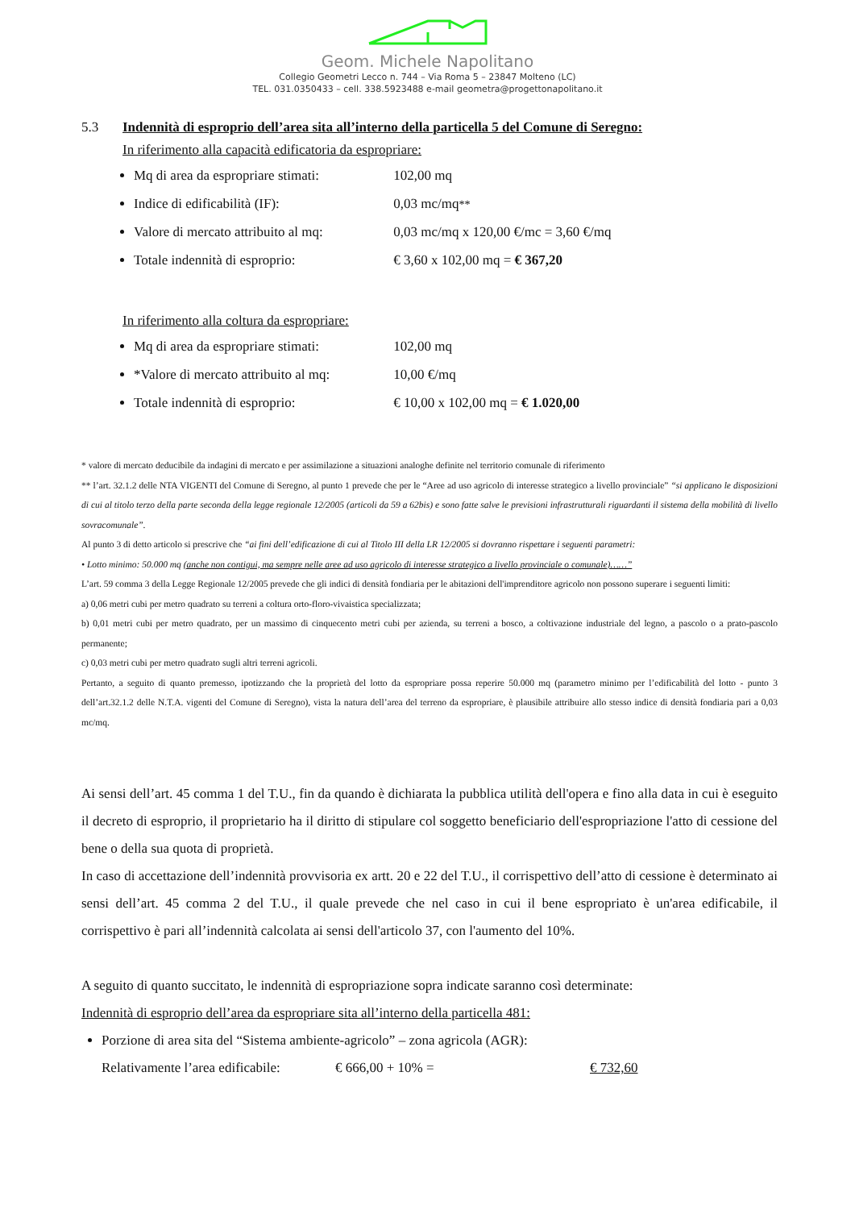Geom. Michele Napolitano
Collegio Geometri Lecco n. 744 – Via Roma 5 – 23847 Molteno (LC)
TEL. 031.0350433 – cell. 338.5923488 e-mail geometra@progettonapolitano.it
5.3 Indennità di esproprio dell’area sita all’interno della particella 5 del Comune di Seregno:
In riferimento alla capacità edificatoria da espropriare:
Mq di area da espropriare stimati: 102,00 mq
Indice di edificabilità (IF): 0,03 mc/mq**
Valore di mercato attribuito al mq: 0,03 mc/mq x 120,00 €/mc = 3,60 €/mq
Totale indennità di esproprio: € 3,60 x 102,00 mq = € 367,20
In riferimento alla coltura da espropriare:
Mq di area da espropriare stimati: 102,00 mq
*Valore di mercato attribuito al mq: 10,00 €/mq
Totale indennità di esproprio: € 10,00 x 102,00 mq = € 1.020,00
* valore di mercato deducibile da indagini di mercato e per assimilazione a situazioni analoghe definite nel territorio comunale di riferimento
** l’art. 32.1.2 delle NTA VIGENTI del Comune di Seregno, al punto 1 prevede che per le “Aree ad uso agricolo di interesse strategico a livello provinciale” “si applicano le disposizioni di cui al titolo terzo della parte seconda della legge regionale 12/2005 (articoli da 59 a 62bis) e sono fatte salve le previsioni infrastrutturali riguardanti il sistema della mobilità di livello sovracomunale”.
Al punto 3 di detto articolo si prescrive che “ai fini dell’edificazione di cui al Titolo III della LR 12/2005 si dovranno rispettare i seguenti parametri:
• Lotto minimo: 50.000 mq (anche non contigui, ma sempre nelle aree ad uso agricolo di interesse strategico a livello provinciale o comunale)……”
L’art. 59 comma 3 della Legge Regionale 12/2005 prevede che gli indici di densità fondiaria per le abitazioni dell'imprenditore agricolo non possono superare i seguenti limiti:
a) 0,06 metri cubi per metro quadrato su terreni a coltura orto-floro-vivaistica specializzata;
b) 0,01 metri cubi per metro quadrato, per un massimo di cinquecento metri cubi per azienda, su terreni a bosco, a coltivazione industriale del legno, a pascolo o a prato-pascolo permanente;
c) 0,03 metri cubi per metro quadrato sugli altri terreni agricoli.
Pertanto, a seguito di quanto premesso, ipotizzando che la proprietà del lotto da espropriare possa reperire 50.000 mq (parametro minimo per l’edificabilità del lotto - punto 3 dell’art.32.1.2 delle N.T.A. vigenti del Comune di Seregno), vista la natura dell’area del terreno da espropriare, è plausibile attribuire allo stesso indice di densità fondiaria pari a 0,03 mc/mq.
Ai sensi dell’art. 45 comma 1 del T.U., fin da quando è dichiarata la pubblica utilità dell'opera e fino alla data in cui è eseguito il decreto di esproprio, il proprietario ha il diritto di stipulare col soggetto beneficiario dell'espropriazione l'atto di cessione del bene o della sua quota di proprietà.
In caso di accettazione dell’indennità provvisoria ex artt. 20 e 22 del T.U., il corrispettivo dell’atto di cessione è determinato ai sensi dell’art. 45 comma 2 del T.U., il quale prevede che nel caso in cui il bene espropriato è un'area edificabile, il corrispettivo è pari all’indennità calcolata ai sensi dell'articolo 37, con l'aumento del 10%.
A seguito di quanto succitato, le indennità di espropriazione sopra indicate saranno così determinate:
Indennità di esproprio dell’area da espropriare sita all’interno della particella 481:
Porzione di area sita del “Sistema ambiente-agricolo” – zona agricola (AGR):
Relativamente l’area edificabile: € 666,00 + 10% = € 732,60